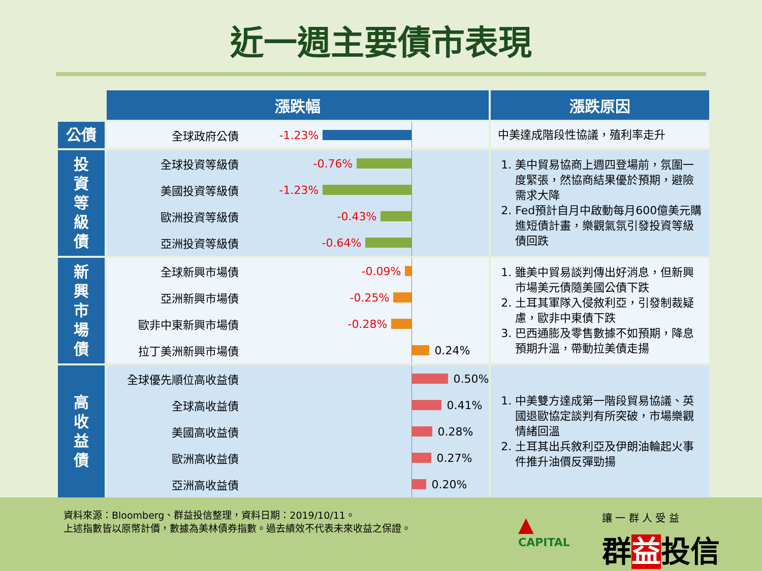近一週主要債市表現
| | 漲跌幅 | 漲跌原因 |
| --- | --- | --- |
| 公債 | 全球政府公債 -1.23% | 中美達成階段性協議，殖利率走升 |
| 投 資 等 級 債 | 全球投資等級債 -0.76% 美國投資等級債 -1.23% 歐洲投資等級債 -0.43% 亞洲投資等級債 -0.64% | 1. 美中貿易協商上週四登場前，氛圍一度緊張，然協商結果優於預期，避險需求大降 2. Fed預計自月中啟動每月600億美元購進短債計畫，樂觀氣氛引發投資等級債回跌 |
| 新 興 市 場 債 | 全球新興市場債 -0.09% 亞洲新興市場債 -0.25% 歐非中東新興市場債 -0.28% 拉丁美洲新興市場債 0.24% | 1. 雖美中貿易談判傳出好消息，但新興市場美元債隨美國公債下跌 2. 土耳其軍隊入侵敘利亞，引發制裁疑慮，歐非中東債下跌 3. 巴西通膨及零售數據不如預期，降息預期升溫，帶動拉美債走揚 |
| 高 收 益 債 | 全球優先順位高收益債 0.50% 全球高收益債 0.41% 美國高收益債 0.28% 歐洲高收益債 0.27% 亞洲高收益債 0.20% | 1. 中美雙方達成第一階段貿易協議、英國退歐協定談判有所突破，市場樂觀情緒回溫 2. 土耳其出兵敘利亞及伊朗油輪起火事件推升油價反彈勁揚 |
資料來源：Bloomberg、群益投信整理，資料日期：2019/10/11。
上述指數皆以原幣計價，數據為美林債券指數。過去績效不代表未來收益之保證。
▲
CAPITAL
讓 一 群 人 受 益
群益投信